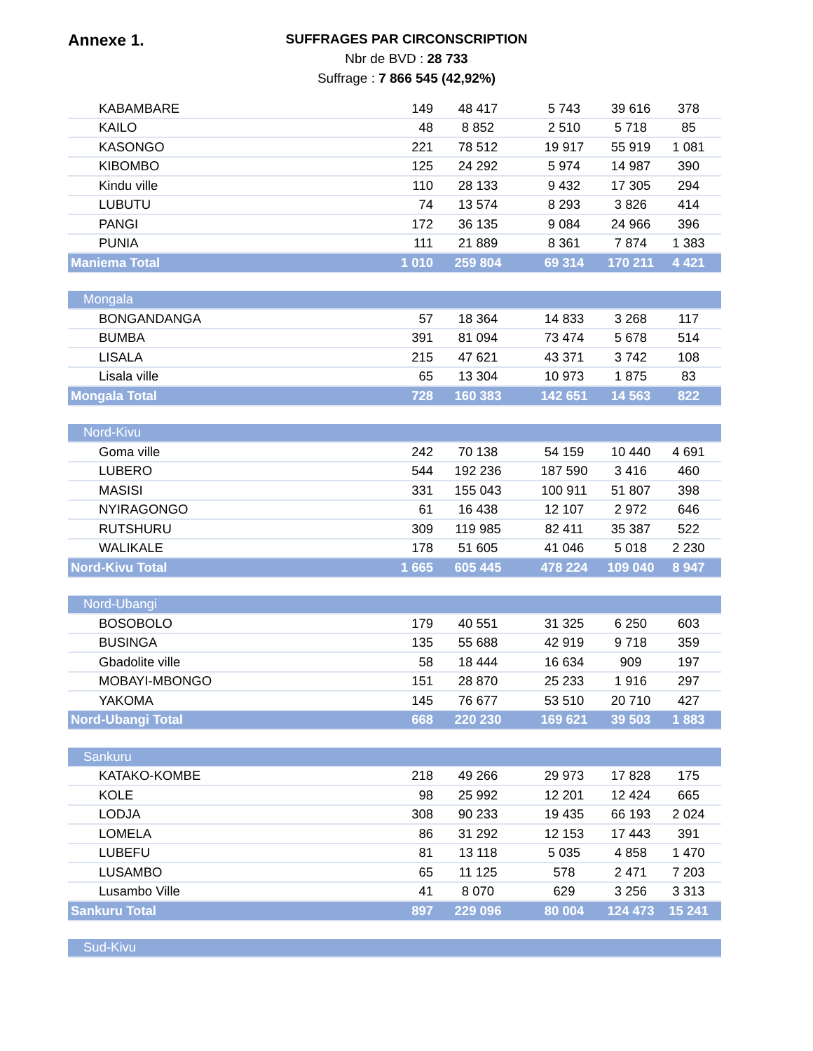Annexe 1.
SUFFRAGES PAR CIRCONSCRIPTION
Nbr de BVD : 28 733
Suffrage : 7 866 545 (42,92%)
| KABAMBARE | 149 | 48 417 | 5 743 | 39 616 | 378 |
| KAILO | 48 | 8 852 | 2 510 | 5 718 | 85 |
| KASONGO | 221 | 78 512 | 19 917 | 55 919 | 1 081 |
| KIBOMBO | 125 | 24 292 | 5 974 | 14 987 | 390 |
| Kindu ville | 110 | 28 133 | 9 432 | 17 305 | 294 |
| LUBUTU | 74 | 13 574 | 8 293 | 3 826 | 414 |
| PANGI | 172 | 36 135 | 9 084 | 24 966 | 396 |
| PUNIA | 111 | 21 889 | 8 361 | 7 874 | 1 383 |
| Maniema Total | 1 010 | 259 804 | 69 314 | 170 211 | 4 421 |
| Mongala | | | | | |
| BONGANDANGA | 57 | 18 364 | 14 833 | 3 268 | 117 |
| BUMBA | 391 | 81 094 | 73 474 | 5 678 | 514 |
| LISALA | 215 | 47 621 | 43 371 | 3 742 | 108 |
| Lisala ville | 65 | 13 304 | 10 973 | 1 875 | 83 |
| Mongala Total | 728 | 160 383 | 142 651 | 14 563 | 822 |
| Nord-Kivu | | | | | |
| Goma ville | 242 | 70 138 | 54 159 | 10 440 | 4 691 |
| LUBERO | 544 | 192 236 | 187 590 | 3 416 | 460 |
| MASISI | 331 | 155 043 | 100 911 | 51 807 | 398 |
| NYIRAGONGO | 61 | 16 438 | 12 107 | 2 972 | 646 |
| RUTSHURU | 309 | 119 985 | 82 411 | 35 387 | 522 |
| WALIKALE | 178 | 51 605 | 41 046 | 5 018 | 2 230 |
| Nord-Kivu Total | 1 665 | 605 445 | 478 224 | 109 040 | 8 947 |
| Nord-Ubangi | | | | | |
| BOSOBOLO | 179 | 40 551 | 31 325 | 6 250 | 603 |
| BUSINGA | 135 | 55 688 | 42 919 | 9 718 | 359 |
| Gbadolite ville | 58 | 18 444 | 16 634 | 909 | 197 |
| MOBAYI-MBONGO | 151 | 28 870 | 25 233 | 1 916 | 297 |
| YAKOMA | 145 | 76 677 | 53 510 | 20 710 | 427 |
| Nord-Ubangi Total | 668 | 220 230 | 169 621 | 39 503 | 1 883 |
| Sankuru | | | | | |
| KATAKO-KOMBE | 218 | 49 266 | 29 973 | 17 828 | 175 |
| KOLE | 98 | 25 992 | 12 201 | 12 424 | 665 |
| LODJA | 308 | 90 233 | 19 435 | 66 193 | 2 024 |
| LOMELA | 86 | 31 292 | 12 153 | 17 443 | 391 |
| LUBEFU | 81 | 13 118 | 5 035 | 4 858 | 1 470 |
| LUSAMBO | 65 | 11 125 | 578 | 2 471 | 7 203 |
| Lusambo Ville | 41 | 8 070 | 629 | 3 256 | 3 313 |
| Sankuru Total | 897 | 229 096 | 80 004 | 124 473 | 15 241 |
| Sud-Kivu | | | | | |